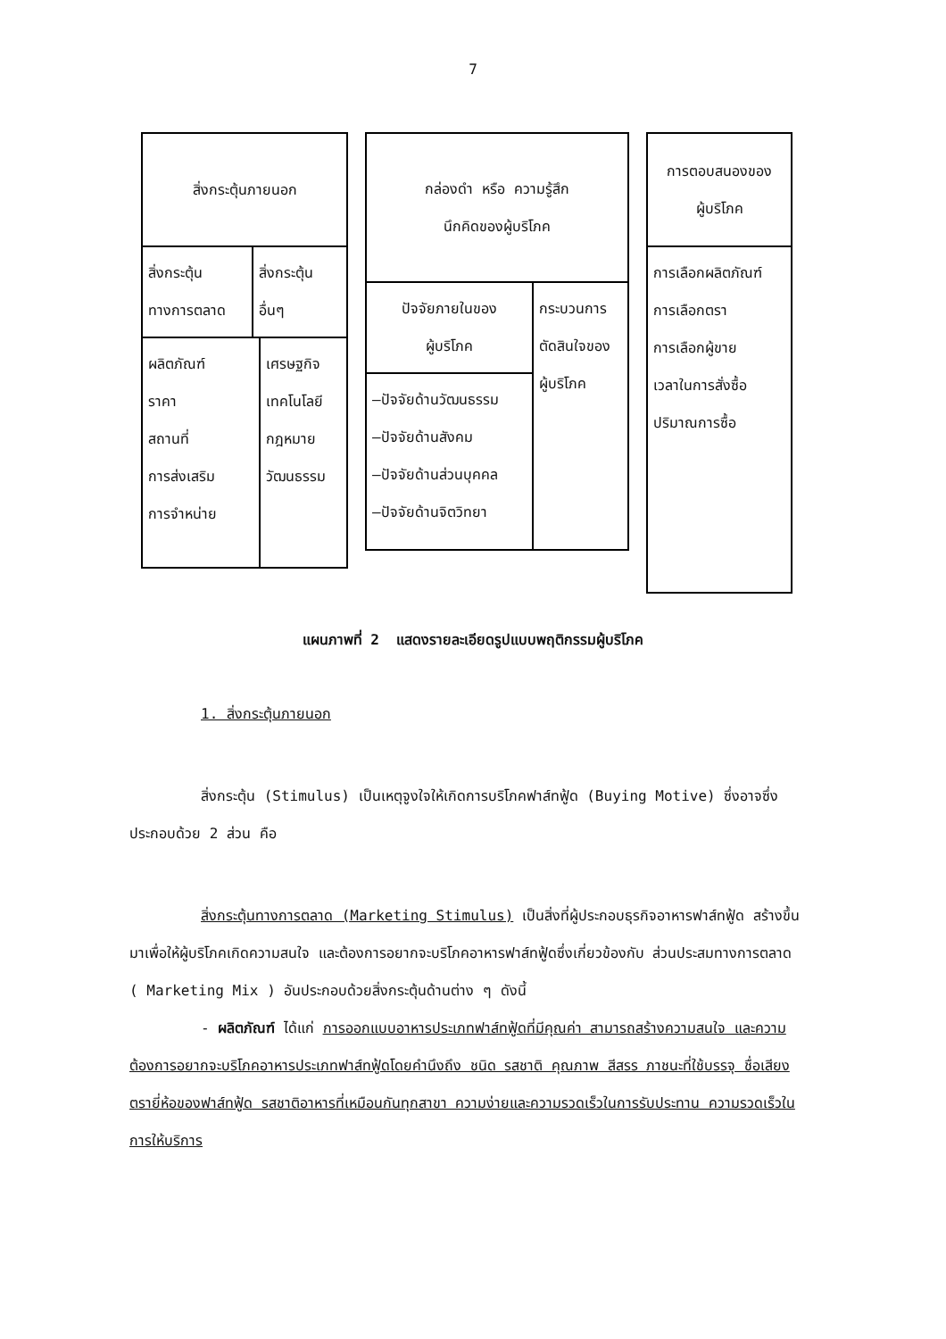7
สิ่งกระตุ้นภายนอก
สิ่งกระตุ้น ทางการตลาด
สิ่งกระตุ้น อื่นๆ
ผลิตภัณฑ์
ราคา
สถานที่
การส่งเสริม
การจำหน่าย
เศรษฐกิจ
เทคโนโลยี
กฎหมาย
วัฒนธรรม
กล่องดำ หรือ ความรู้สึก
นึกคิดของผู้บริโภค
ปัจจัยภายในของ
ผู้บริโภค
–ปัจจัยด้านวัฒนธรรม
–ปัจจัยด้านสังคม
–ปัจจัยด้านส่วนบุคคล
–ปัจจัยด้านจิตวิทยา
กระบวนการ
ตัดสินใจของ
ผู้บริโภค
การตอบสนองของ
ผู้บริโภค
การเลือกผลิตภัณฑ์
การเลือกตรา
การเลือกผู้ขาย
เวลาในการสั่งซื้อ
ปริมาณการซื้อ
แผนภาพที่ 2 แสดงรายละเอียดรูปแบบพฤติกรรมผู้บริโภค
1. สิ่งกระตุ้นภายนอก
สิ่งกระตุ้น (Stimulus) เป็นเหตุจูงใจให้เกิดการบริโภคฟาส์ทฟู้ด (Buying Motive) ซึ่งอาจซึ่งประกอบด้วย 2 ส่วน คือ
สิ่งกระตุ้นทางการตลาด (Marketing Stimulus) เป็นสิ่งที่ผู้ประกอบธุรกิจอาหารฟาส์ทฟู้ด สร้างขึ้นมาเพื่อให้ผู้บริโภคเกิดความสนใจ และต้องการอยากจะบริโภคอาหารฟาส์ทฟู้ดซึ่งเกี่ยวข้องกับ ส่วนประสมทางการตลาด ( Marketing Mix ) อันประกอบด้วยสิ่งกระตุ้นด้านต่าง ๆ ดังนี้
- ผลิตภัณฑ์ ได้แก่ การออกแบบอาหารประเภทฟาส์ทฟู้ดที่มีคุณค่า สามารถสร้างความสนใจ และความต้องการอยากจะบริโภคอาหารประเภทฟาส์ทฟู้ดโดยคำนึงถึง ชนิด รสชาติ คุณภาพ สีสรร ภาชนะที่ใช้บรรจุ ชื่อเสียง ตรายี่ห้อของฟาส์ทฟู้ด รสชาติอาหารที่เหมือนกันทุกสาขา ความง่ายและความรวดเร็วในการรับประทาน ความรวดเร็วในการให้บริการ